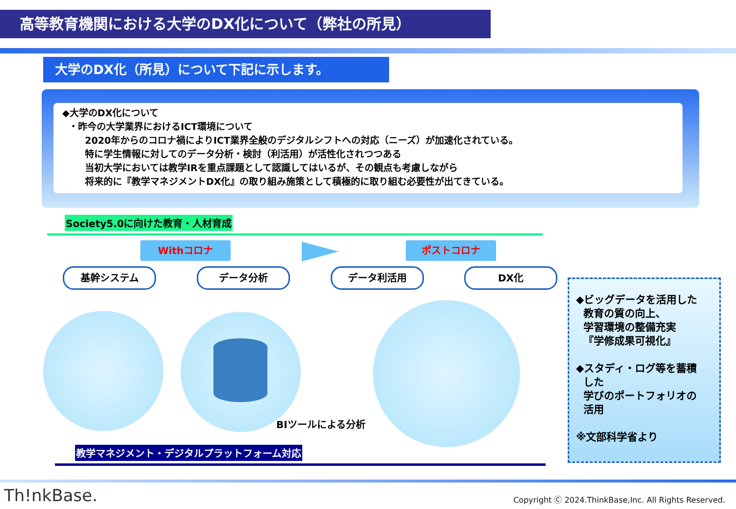高等教育機関における大学のDX化について（弊社の所見）
大学のDX化（所見）について下記に示します。
◆大学のDX化について
・昨今の大学業界におけるICT環境について
2020年からのコロナ禍によりICT業界全般のデジタルシフトへの対応（ニーズ）が加速化されている。
特に学生情報に対してのデータ分析・検討（利活用）が活性化されつつある
当初大学においては教学IRを重点課題として認識してはいるが、その観点も考慮しながら
将来的に『教学マネジメントDX化』の取り組み施策として積極的に取り組む必要性が出てきている。
Society5.0に向けた教育・人材育成
Withコロナ ポストコロナ
基幹システム データ分析 データ利活用 DX化
BIツールによる分析
◆ビッグデータを活用した
教育の質の向上、
学習環境の整備充実
『学修成果可視化』
◆スタディ・ログ等を蓄積
した
学びのポートフォリオの
活用
※文部科学省より
教学マネジメント・デジタルプラットフォーム対応
Th!nkBase.
Copyright Ⓒ 2024.ThinkBase,Inc. All Rights Reserved.